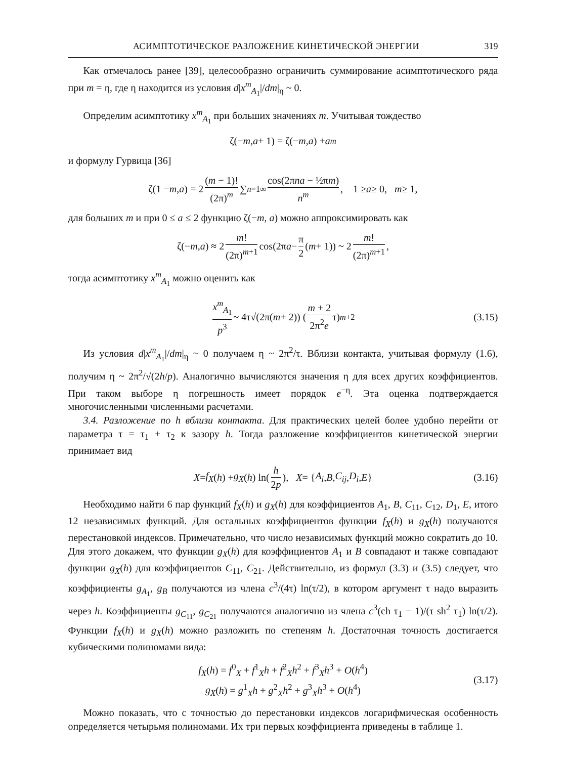АСИМПТОТИЧЕСКОЕ РАЗЛОЖЕНИЕ КИНЕТИЧЕСКОЙ ЭНЕРГИИ 319
Как отмечалось ранее [39], целесообразно ограничить суммирование асимптотического ряда при m = η, где η находится из условия d|x<sup>m</sup><sub>A<sub>1</sub></sub>|/dm|<sub>η</sub> ~ 0.
Определим асимптотику x<sup>m</sup><sub>A<sub>1</sub></sub> при больших значениях m. Учитывая тождество
ζ(− m, a + 1) = ζ(− m, a) + a<sup>m</sup>
и формулу Гурвица [36]
ζ(1 − m, a) = 2 (m − 1)! (2π)<sup>m</sup> ∑<sub>n=1</sub><sup>∞</sup> cos(2πna − ½πm) n<sup>m</sup>, 1 ≥ a ≥ 0, m ≥ 1,
для больших m и при 0 ≤ a ≤ 2 функцию ζ(−m, a) можно аппроксимировать как
ζ(− m, a) ≈ 2 m! (2π)<sup>m+1</sup> cos(2π a − π 2 (m + 1)) ~ 2 m! (2π)<sup>m+1</sup>,
тогда асимптотику x<sup>m</sup><sub>A<sub>1</sub></sub> можно оценить как
x<sup>m</sup><sub>A<sub>1</sub></sub> p<sup>3</sup> ~ 4τ√(2π(m + 2)) (m + 2 2π<sup>2</sup>e τ)<sup>m+2</sup> (3.15)
Из условия d|x<sup>m</sup><sub>A<sub>1</sub></sub>|/dm|<sub>η</sub> ~ 0 получаем η ~ 2π<sup>2</sup>/τ. Вблизи контакта, учитывая формулу (1.6), получим η ~ 2π<sup>2</sup>/√(2h/p). Аналогично вычисляются значения η для всех других коэффициентов. При таком выборе η погрешность имеет порядок e<sup>−η</sup>. Эта оценка подтверждается многочисленными численными расчетами.
3.4. Разложение по h вблизи контакта. Для практических целей более удобно перейти от параметра τ = τ<sub>1</sub> + τ<sub>2</sub> к зазору h. Тогда разложение коэффициентов кинетической энергии принимает вид
X = f<sub>X</sub> (h) + g<sub>X</sub> (h) ln(h 2p), X = { A<sub>i</sub>, B, C<sub>ij</sub>, D<sub>i</sub>, E } (3.16)
Необходимо найти 6 пар функций f<sub>X</sub>(h) и g<sub>X</sub>(h) для коэффициентов A<sub>1</sub>, B, C<sub>11</sub>, C<sub>12</sub>, D<sub>1</sub>, E, итого 12 независимых функций. Для остальных коэффициентов функции f<sub>X</sub>(h) и g<sub>X</sub>(h) получаются перестановкой индексов. Примечательно, что число независимых функций можно сократить до 10. Для этого докажем, что функции g<sub>X</sub>(h) для коэффициентов A<sub>1</sub> и B совпадают и также совпадают функции g<sub>X</sub>(h) для коэффициентов C<sub>11</sub>, C<sub>21</sub>. Действительно, из формул (3.3) и (3.5) следует, что коэффициенты g<sub>A<sub>1</sub></sub>, g<sub>B</sub> получаются из члена c<sup>3</sup>/(4τ) ln(τ/2), в котором аргумент τ надо выразить через h. Коэффициенты g<sub>C<sub>11</sub></sub>, g<sub>C<sub>21</sub></sub> получаются аналогично из члена c<sup>3</sup>(ch τ<sub>1</sub> − 1)/(τ sh<sup>2</sup> τ<sub>1</sub>) ln(τ/2). Функции f<sub>X</sub>(h) и g<sub>X</sub>(h) можно разложить по степеням h. Достаточная точность достигается кубическими полиномами вида:
f<sub>X</sub>(h) = f<sup>0</sup><sub>X</sub> + f<sup>1</sup><sub>X</sub>h + f<sup>2</sup><sub>X</sub>h<sup>2</sup> + f<sup>3</sup><sub>X</sub>h<sup>3</sup> + O(h<sup>4</sup>)
g<sub>X</sub>(h) = g<sup>1</sup><sub>X</sub>h + g<sup>2</sup><sub>X</sub>h<sup>2</sup> + g<sup>3</sup><sub>X</sub>h<sup>3</sup> + O(h<sup>4</sup>)
(3.17)
Можно показать, что с точностью до перестановки индексов логарифмическая особенность определяется четырьмя полиномами. Их три первых коэффициента приведены в таблице 1.